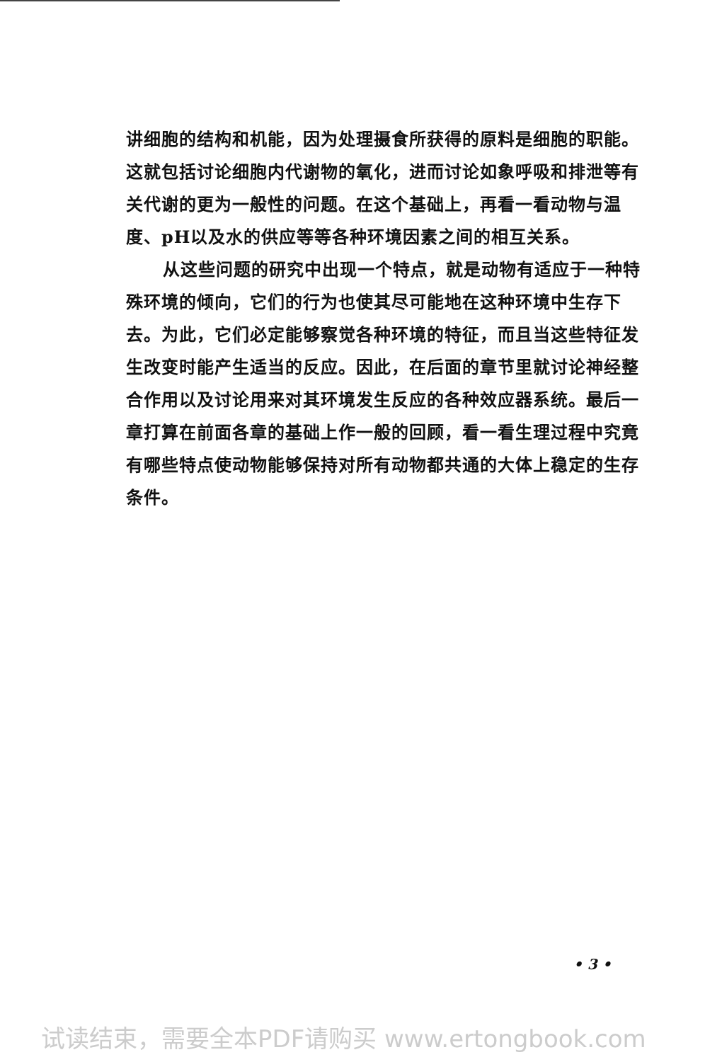讲细胞的结构和机能，因为处理摄食所获得的原料是细胞的职能。这就包括讨论细胞内代谢物的氧化，进而讨论如象呼吸和排泄等有关代谢的更为一般性的问题。在这个基础上，再看一看动物与温度、pH以及水的供应等等各种环境因素之间的相互关系。
从这些问题的研究中出现一个特点，就是动物有适应于一种特殊环境的倾向，它们的行为也使其尽可能地在这种环境中生存下去。为此，它们必定能够察觉各种环境的特征，而且当这些特征发生改变时能产生适当的反应。因此，在后面的章节里就讨论神经整合作用以及讨论用来对其环境发生反应的各种效应器系统。最后一章打算在前面各章的基础上作一般的回顾，看一看生理过程中究竟有哪些特点使动物能够保持对所有动物都共通的大体上稳定的生存条件。
• 3 •
试读结束，需要全本PDF请购买 www.ertongbook.com